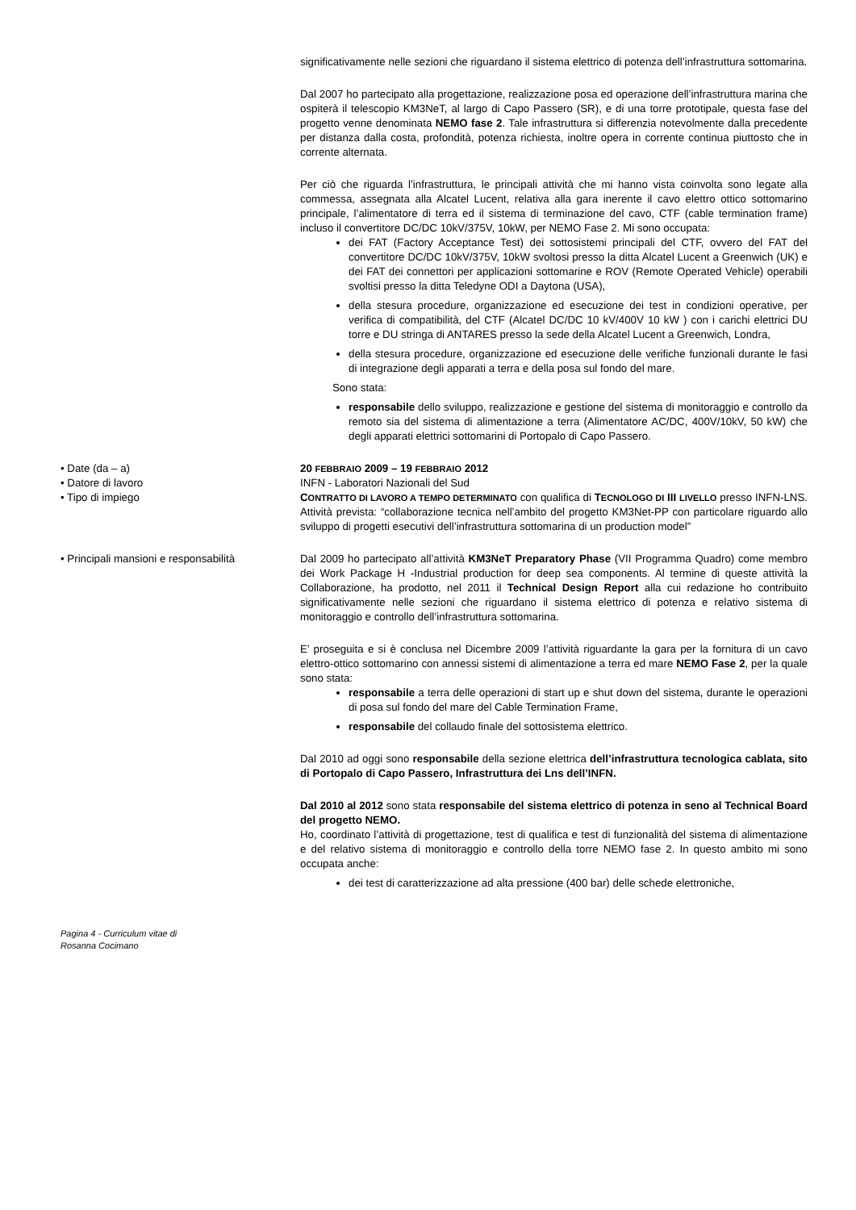significativamente nelle sezioni che riguardano il sistema elettrico di potenza dell’infrastruttura sottomarina.
Dal 2007 ho partecipato alla progettazione, realizzazione posa ed operazione dell’infrastruttura marina che ospiterà il telescopio KM3NeT, al largo di Capo Passero (SR), e di una torre prototipale, questa fase del progetto venne denominata NEMO fase 2. Tale infrastruttura si differenzia notevolmente dalla precedente per distanza dalla costa, profondità, potenza richiesta, inoltre opera in corrente continua piuttosto che in corrente alternata.
Per ciò che riguarda l’infrastruttura, le principali attività che mi hanno vista coinvolta sono legate alla commessa, assegnata alla Alcatel Lucent, relativa alla gara inerente il cavo elettro ottico sottomarino principale, l’alimentatore di terra ed il sistema di terminazione del cavo, CTF (cable termination frame) incluso il convertitore DC/DC 10kV/375V, 10kW, per NEMO Fase 2. Mi sono occupata:
dei FAT (Factory Acceptance Test) dei sottosistemi principali del CTF, ovvero del FAT del convertitore DC/DC 10kV/375V, 10kW svoltosi presso la ditta Alcatel Lucent a Greenwich (UK) e dei FAT dei connettori per applicazioni sottomarine e ROV (Remote Operated Vehicle) operabili svoltisi presso la ditta Teledyne ODI a Daytona (USA),
della stesura procedure, organizzazione ed esecuzione dei test in condizioni operative, per verifica di compatibilità, del CTF (Alcatel DC/DC 10 kV/400V 10 kW ) con i carichi elettrici DU torre e DU stringa di ANTARES presso la sede della Alcatel Lucent a Greenwich, Londra,
della stesura procedure, organizzazione ed esecuzione delle verifiche funzionali durante le fasi di integrazione degli apparati a terra e della posa sul fondo del mare.
Sono stata:
responsabile dello sviluppo, realizzazione e gestione del sistema di monitoraggio e controllo da remoto sia del sistema di alimentazione a terra (Alimentatore AC/DC, 400V/10kV, 50 kW) che degli apparati elettrici sottomarini di Portopalo di Capo Passero.
• Date (da – a) 20 FEBBRAIO 2009 – 19 FEBBRAIO 2012
• Datore di lavoro INFN - Laboratori Nazionali del Sud
• Tipo di impiego CONTRATTO DI LAVORO A TEMPO DETERMINATO con qualifica di TECNOLOGO DI III LIVELLO presso INFN-LNS. Attività prevista: “collaborazione tecnica nell’ambito del progetto KM3Net-PP con particolare riguardo allo sviluppo di progetti esecutivi dell’infrastruttura sottomarina di un production model”
• Principali mansioni e responsabilità
Dal 2009 ho partecipato all’attività KM3NeT Preparatory Phase (VII Programma Quadro) come membro dei Work Package H -Industrial production for deep sea components. Al termine di queste attività la Collaborazione, ha prodotto, nel 2011 il Technical Design Report alla cui redazione ho contribuito significativamente nelle sezioni che riguardano il sistema elettrico di potenza e relativo sistema di monitoraggio e controllo dell’infrastruttura sottomarina.
E’ proseguita e si è conclusa nel Dicembre 2009 l’attività riguardante la gara per la fornitura di un cavo elettro-ottico sottomarino con annessi sistemi di alimentazione a terra ed mare NEMO Fase 2, per la quale sono stata:
responsabile a terra delle operazioni di start up e shut down del sistema, durante le operazioni di posa sul fondo del mare del Cable Termination Frame,
responsabile del collaudo finale del sottosistema elettrico.
Dal 2010 ad oggi sono responsabile della sezione elettrica dell’infrastruttura tecnologica cablata, sito di Portopalo di Capo Passero, Infrastruttura dei Lns dell’INFN.
Dal 2010 al 2012 sono stata responsabile del sistema elettrico di potenza in seno al Technical Board del progetto NEMO.
Ho, coordinato l’attività di progettazione, test di qualifica e test di funzionalità del sistema di alimentazione e del relativo sistema di monitoraggio e controllo della torre NEMO fase 2. In questo ambito mi sono occupata anche:
dei test di caratterizzazione ad alta pressione (400 bar) delle schede elettroniche,
Pagina 4 - Curriculum vitae di
Rosanna Cocimano